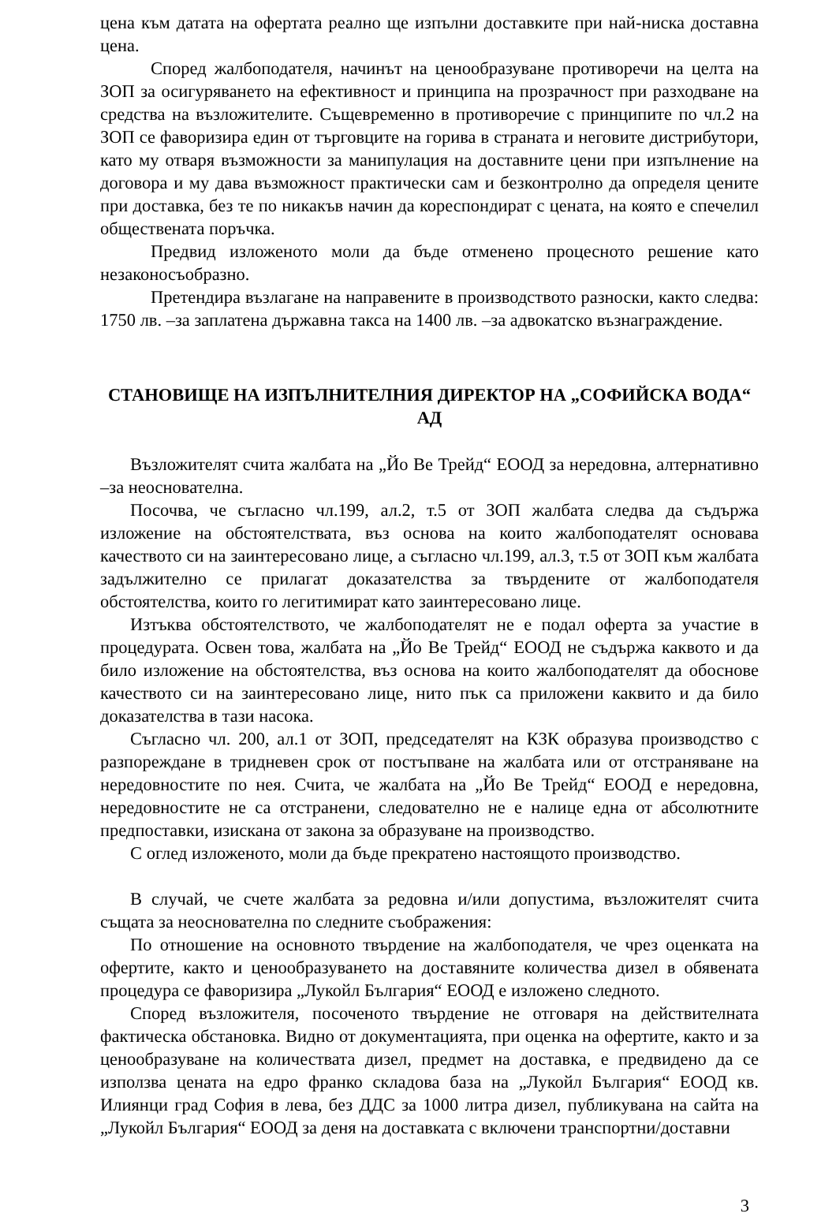цена към датата на офертата реално ще изпълни доставките при най-ниска доставна цена.
Според жалбоподателя, начинът на ценообразуване противоречи на целта на ЗОП за осигуряването на ефективност и принципа на прозрачност при разходване на средства на възложителите. Същевременно в противоречие с принципите по чл.2 на ЗОП се фаворизира един от търговците на горива в страната и неговите дистрибутори, като му отваря възможности за манипулация на доставните цени при изпълнение на договора и му дава възможност практически сам и безконтролно да определя цените при доставка, без те по никакъв начин да кореспондират с цената, на която е спечелил обществената поръчка.
Предвид изложеното моли да бъде отменено процесното решение като незаконосъобразно.
Претендира възлагане на направените в производството разноски, както следва: 1750 лв. –за заплатена държавна такса на 1400 лв. –за адвокатско възнаграждение.
СТАНОВИЩЕ НА ИЗПЪЛНИТЕЛНИЯ ДИРЕКТОР НА „СОФИЙСКА ВОДА“ АД
Възложителят счита жалбата на „Йо Ве Трейд“ ЕООД за нередовна, алтернативно –за неоснователна.
Посочва, че съгласно чл.199, ал.2, т.5 от ЗОП жалбата следва да съдържа изложение на обстоятелствата, въз основа на които жалбоподателят основава качеството си на заинтересовано лице, а съгласно чл.199, ал.3, т.5 от ЗОП към жалбата задължително се прилагат доказателства за твърдените от жалбоподателя обстоятелства, които го легитимират като заинтересовано лице.
Изтъква обстоятелството, че жалбоподателят не е подал оферта за участие в процедурата. Освен това, жалбата на „Йо Ве Трейд“ ЕООД не съдържа каквото и да било изложение на обстоятелства, въз основа на които жалбоподателят да обоснове качеството си на заинтересовано лице, нито пък са приложени каквито и да било доказателства в тази насока.
Съгласно чл. 200, ал.1 от ЗОП, председателят на КЗК образува производство с разпореждане в тридневен срок от постъпване на жалбата или от отстраняване на нередовностите по нея. Счита, че жалбата на „Йо Ве Трейд“ ЕООД е нередовна, нередовностите не са отстранени, следователно не е налице една от абсолютните предпоставки, изискана от закона за образуване на производство.
С оглед изложеното, моли да бъде прекратено настоящото производство.
В случай, че счете жалбата за редовна и/или допустима, възложителят счита същата за неоснователна по следните съображения:
По отношение на основното твърдение на жалбоподателя, че чрез оценката на офертите, както и ценообразуването на доставяните количества дизел в обявената процедура се фаворизира „Лукойл България“ ЕООД е изложено следното.
Според възложителя, посоченото твърдение не отговаря на действителната фактическа обстановка. Видно от документацията, при оценка на офертите, както и за ценообразуване на количествата дизел, предмет на доставка, е предвидено да се използва цената на едро франко складова база на „Лукойл България“ ЕООД кв. Илиянци град София в лева, без ДДС за 1000 литра дизел, публикувана на сайта на „Лукойл България“ ЕООД за деня на доставката с включени транспортни/доставни
3